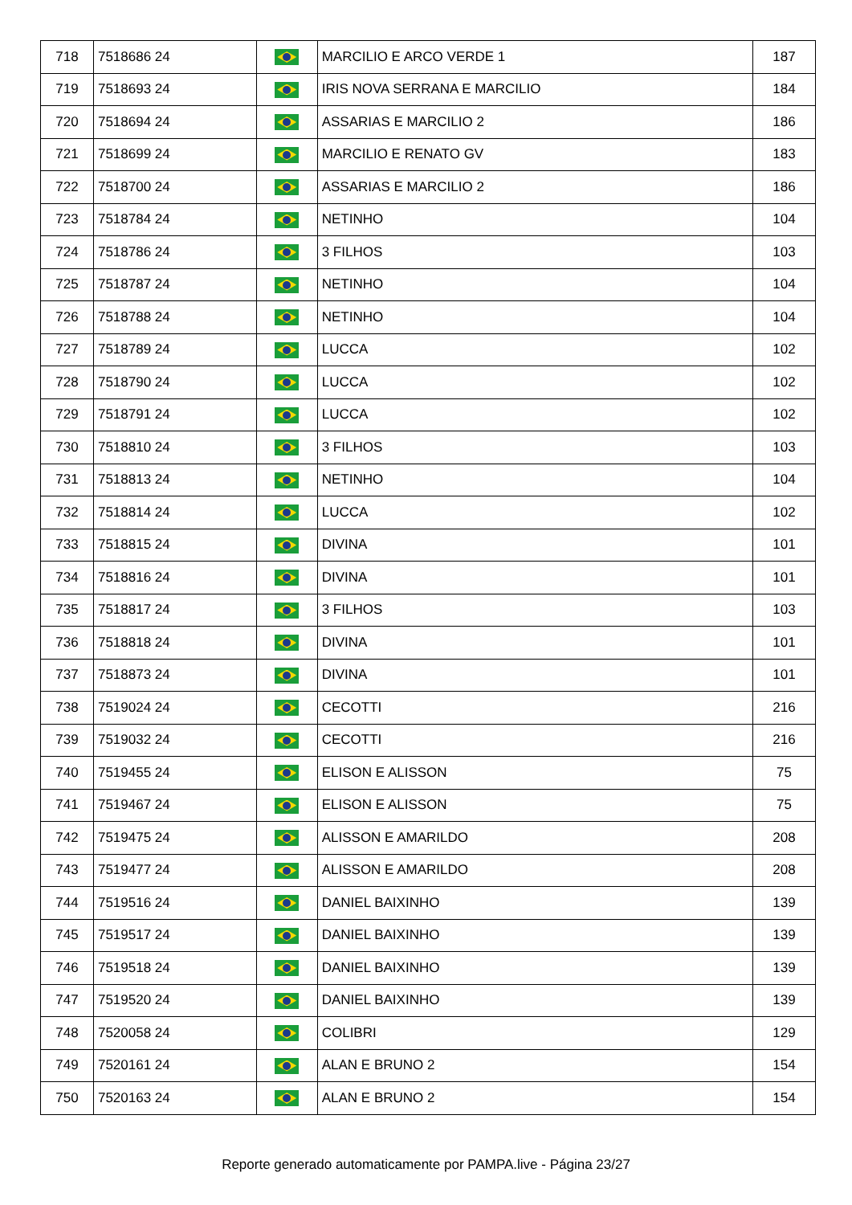| 718 | 7518686 24 | | MARCILIO E ARCO VERDE 1 | 187 |
| 719 | 7518693 24 | | IRIS NOVA SERRANA E MARCILIO | 184 |
| 720 | 7518694 24 | | ASSARIAS E MARCILIO 2 | 186 |
| 721 | 7518699 24 | | MARCILIO E RENATO GV | 183 |
| 722 | 7518700 24 | | ASSARIAS E MARCILIO 2 | 186 |
| 723 | 7518784 24 | | NETINHO | 104 |
| 724 | 7518786 24 | | 3 FILHOS | 103 |
| 725 | 7518787 24 | | NETINHO | 104 |
| 726 | 7518788 24 | | NETINHO | 104 |
| 727 | 7518789 24 | | LUCCA | 102 |
| 728 | 7518790 24 | | LUCCA | 102 |
| 729 | 7518791 24 | | LUCCA | 102 |
| 730 | 7518810 24 | | 3 FILHOS | 103 |
| 731 | 7518813 24 | | NETINHO | 104 |
| 732 | 7518814 24 | | LUCCA | 102 |
| 733 | 7518815 24 | | DIVINA | 101 |
| 734 | 7518816 24 | | DIVINA | 101 |
| 735 | 7518817 24 | | 3 FILHOS | 103 |
| 736 | 7518818 24 | | DIVINA | 101 |
| 737 | 7518873 24 | | DIVINA | 101 |
| 738 | 7519024 24 | | CECOTTI | 216 |
| 739 | 7519032 24 | | CECOTTI | 216 |
| 740 | 7519455 24 | | ELISON E ALISSON | 75 |
| 741 | 7519467 24 | | ELISON E ALISSON | 75 |
| 742 | 7519475 24 | | ALISSON E AMARILDO | 208 |
| 743 | 7519477 24 | | ALISSON E AMARILDO | 208 |
| 744 | 7519516 24 | | DANIEL BAIXINHO | 139 |
| 745 | 7519517 24 | | DANIEL BAIXINHO | 139 |
| 746 | 7519518 24 | | DANIEL BAIXINHO | 139 |
| 747 | 7519520 24 | | DANIEL BAIXINHO | 139 |
| 748 | 7520058 24 | | COLIBRI | 129 |
| 749 | 7520161 24 | | ALAN E BRUNO 2 | 154 |
| 750 | 7520163 24 | | ALAN E BRUNO 2 | 154 |
Reporte generado automaticamente por PAMPA.live - Página 23/27